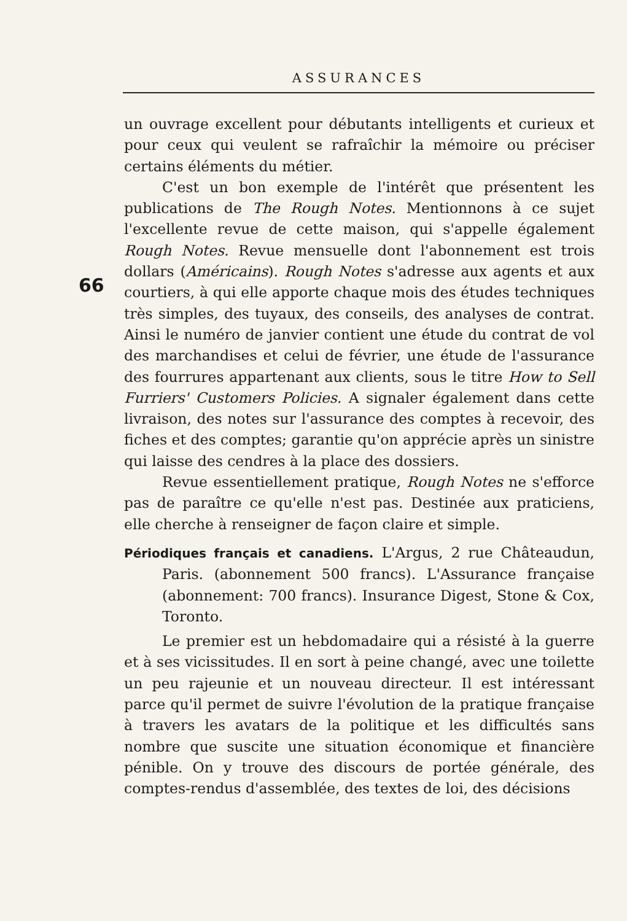ASSURANCES
66
un ouvrage excellent pour débutants intelligents et curieux et pour ceux qui veulent se rafraîchir la mémoire ou préciser certains éléments du métier.
C'est un bon exemple de l'intérêt que présentent les publications de The Rough Notes. Mentionnons à ce sujet l'excellente revue de cette maison, qui s'appelle également Rough Notes. Revue mensuelle dont l'abonnement est trois dollars (Américains). Rough Notes s'adresse aux agents et aux courtiers, à qui elle apporte chaque mois des études techniques très simples, des tuyaux, des conseils, des analyses de contrat. Ainsi le numéro de janvier contient une étude du contrat de vol des marchandises et celui de février, une étude de l'assurance des fourrures appartenant aux clients, sous le titre How to Sell Furriers' Customers Policies. A signaler également dans cette livraison, des notes sur l'assurance des comptes à recevoir, des fiches et des comptes; garantie qu'on apprécie après un sinistre qui laisse des cendres à la place des dossiers.
Revue essentiellement pratique, Rough Notes ne s'efforce pas de paraître ce qu'elle n'est pas. Destinée aux praticiens, elle cherche à renseigner de façon claire et simple.
Périodiques français et canadiens. L'Argus, 2 rue Châteaudun, Paris. (abonnement 500 francs). L'Assurance française (abonnement: 700 francs). Insurance Digest, Stone & Cox, Toronto.
Le premier est un hebdomadaire qui a résisté à la guerre et à ses vicissitudes. Il en sort à peine changé, avec une toilette un peu rajeunie et un nouveau directeur. Il est intéressant parce qu'il permet de suivre l'évolution de la pratique française à travers les avatars de la politique et les difficultés sans nombre que suscite une situation économique et financière pénible. On y trouve des discours de portée générale, des comptes-rendus d'assemblée, des textes de loi, des décisions